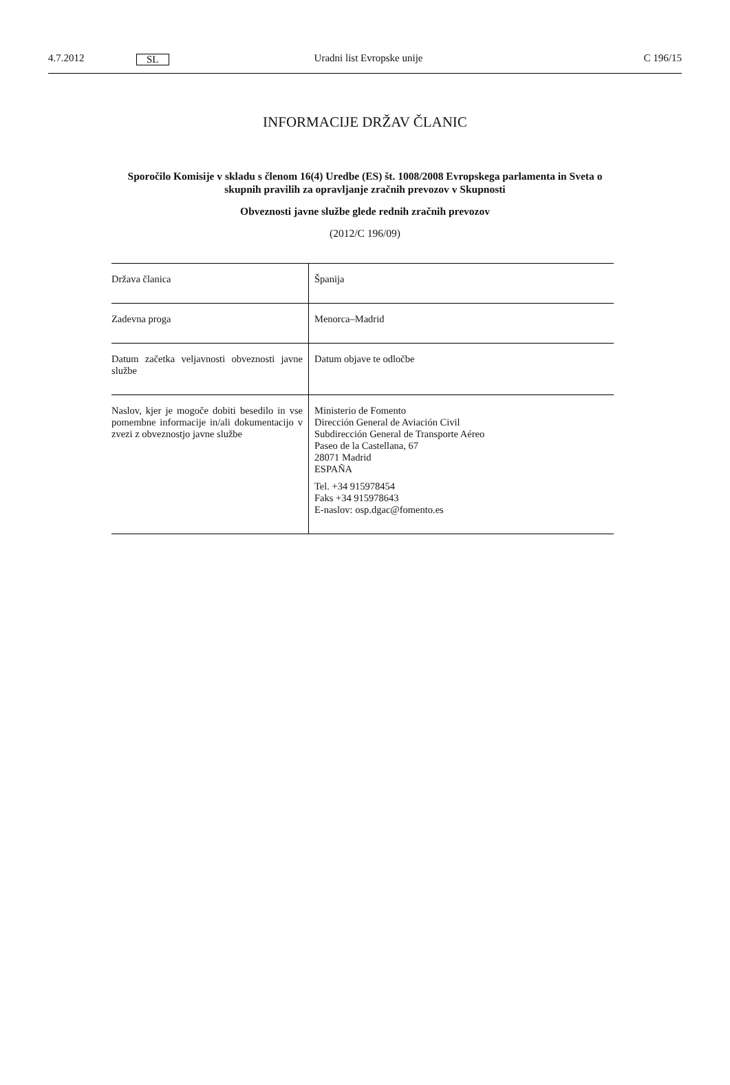4.7.2012 SL Uradni list Evropske unije C 196/15
INFORMACIJE DRŽAV ČLANIC
Sporočilo Komisije v skladu s členom 16(4) Uredbe (ES) št. 1008/2008 Evropskega parlamenta in Sveta o skupnih pravilih za opravljanje zračnih prevozov v Skupnosti
Obveznosti javne službe glede rednih zračnih prevozov
(2012/C 196/09)
| Država članica | Španija |
| Zadevna proga | Menorca–Madrid |
| Datum začetka veljavnosti obveznosti javne službe | Datum objave te odločbe |
| Naslov, kjer je mogoče dobiti besedilo in vse pomembne informacije in/ali dokumentacijo v zvezi z obveznostjo javne službe | Ministerio de Fomento Dirección General de Aviación Civil Subdirección General de Transporte Aéreo Paseo de la Castellana, 67 28071 Madrid ESPAÑA Tel. +34 915978454 Faks +34 915978643 E-naslov: osp.dgac@fomento.es |